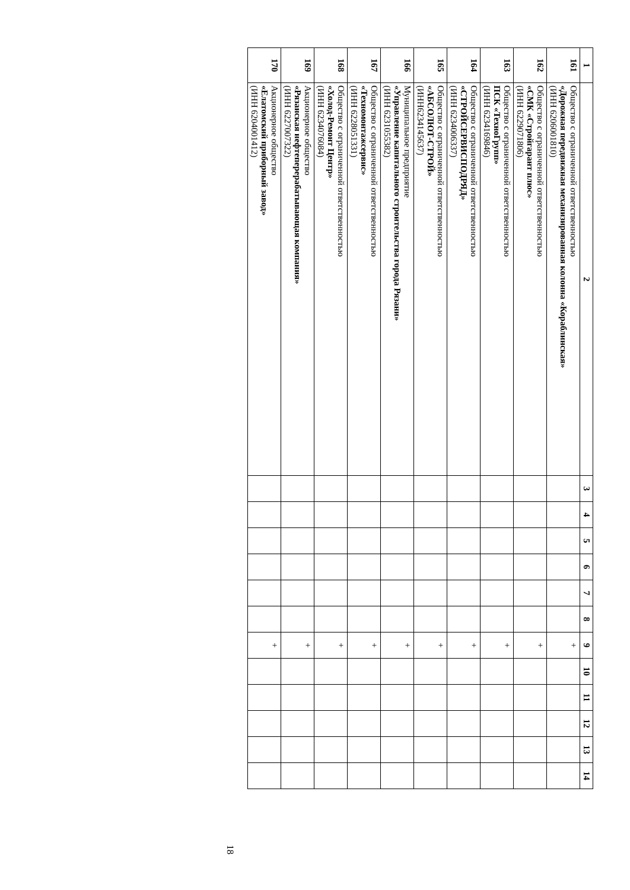| 1 | 2 | 3 | 4 | 5 | 6 | 7 | 8 | 9 | 10 | 11 | 12 | 13 | 14 |
| --- | --- | --- | --- | --- | --- | --- | --- | --- | --- | --- | --- | --- | --- |
| 161 | Общество с ограниченной ответственностью «Дорожная передвижная механизированная колонна «Кораблинская» (ИНН 6206001810) | | | | | | | + | | | | | |
| 162 | Общество с ограниченной ответственностью «СМК «Стройгарант плюс» (ИНН 6229071806) | | | | | | | + | | | | | |
| 163 | Общество с ограниченной ответственностью ПСК «ТехноГрупп» (ИНН 6234169846) | | | | | | | + | | | | | |
| 164 | Общество с ограниченной ответственностью «СТРОЙСЕРВИСПОДРЯД» (ИНН 6234006337) | | | | | | | + | | | | | |
| 165 | Общество с ограниченной ответственностью «АБСОЛЮТ-СТРОЙ» (ИНН6234145637) | | | | | | | + | | | | | |
| 166 | Муниципальное предприятие «Управление капитального строительства города Рязани» (ИНН 6231055382) | | | | | | | + | | | | | |
| 167 | Общество с ограниченной ответственностью «Техномонтажсервис» (ИНН 6228051331) | | | | | | | + | | | | | |
| 168 | Общество с ограниченной ответственностью «Холод-Ремонт Центр» (ИНН 6234076084) | | | | | | | + | | | | | |
| 169 | Акционерное общество «Рязанская нефтеперерабатывающая компания» (ИНН 6227007322) | | | | | | | + | | | | | |
| 170 | Акционерное общество «Елатомский приборный завод» (ИНН 6204001412) | | | | | | | + | | | | | |
18